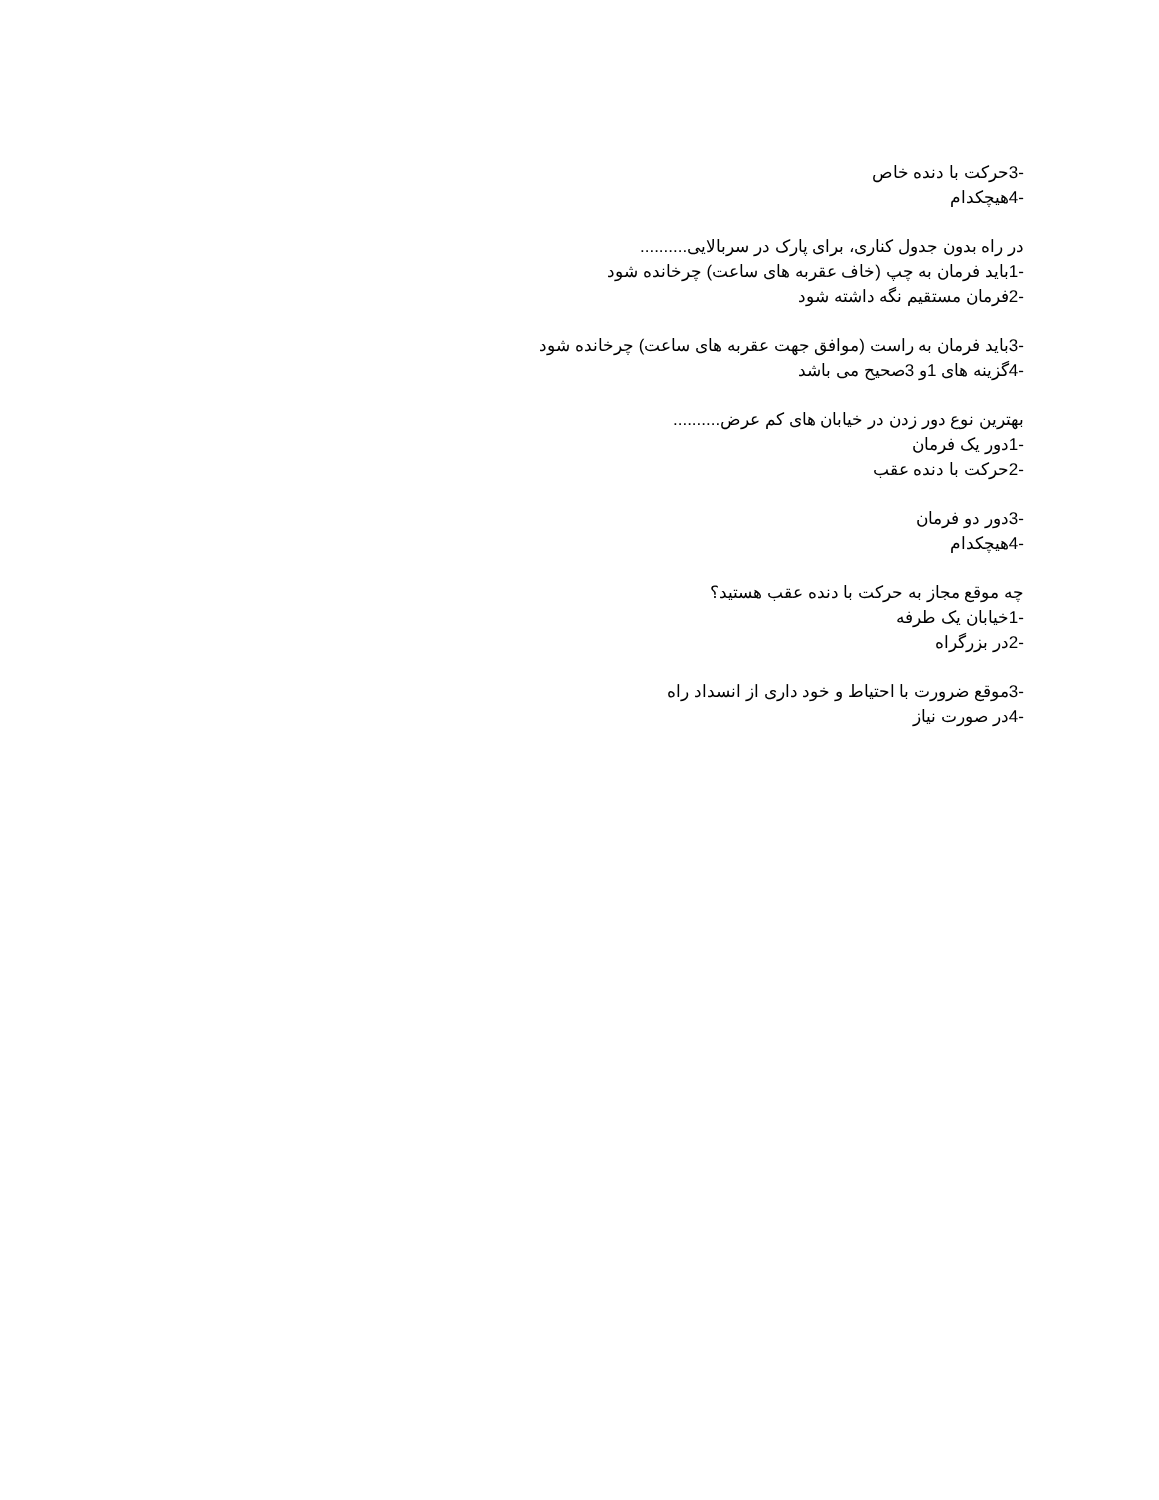-3حرکت با دنده خاص
-4هیچکدام
در راه بدون جدول کناری، برای پارک در سربالایی..........
-1باید فرمان به چپ (خاف عقربه های ساعت) چرخانده شود
-2فرمان مستقیم نگه داشته شود
-3باید فرمان به راست (موافق جهت عقربه های ساعت) چرخانده شود
-4گزینه های 1و 3صحیح می باشد
بهترین نوع دور زدن در خیابان های کم عرض..........
-1دور یک فرمان
-2حرکت با دنده عقب
-3دور دو فرمان
-4هیچکدام
چه موقع مجاز به حرکت با دنده عقب هستید؟
-1خیابان یک طرفه
-2در بزرگراه
-3موقع ضرورت با احتیاط و خود داری از انسداد راه
-4در صورت نیاز